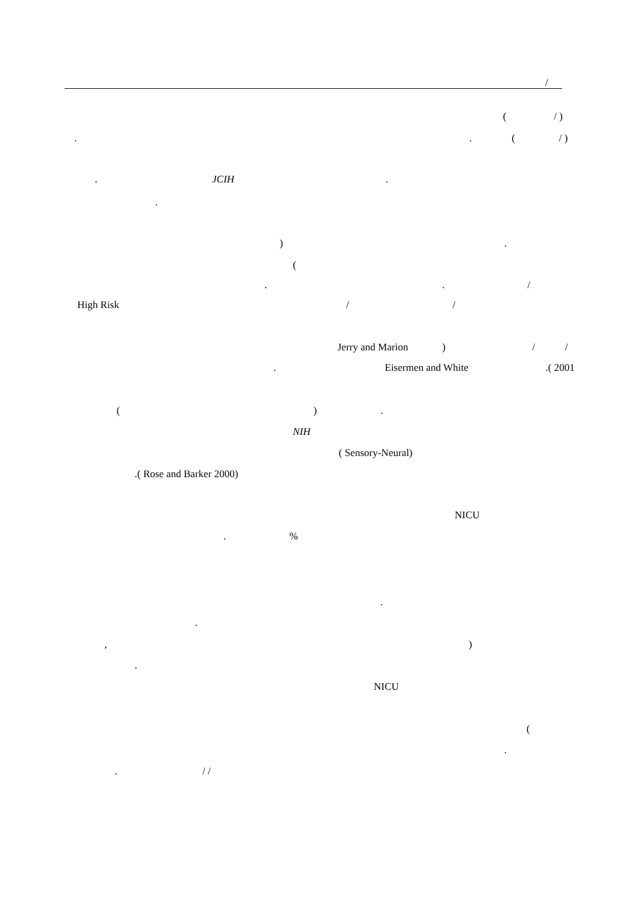/
( / )
. . ( / )
. JCIH .
.
) .
(
. . /
High Risk / /
Jerry and Marion ) / /
. Eisermen and White .( 2001
( ) .
NIH
( Sensory-Neural)
.( Rose and Barker 2000)
NICU
. %
.
.
, )
.
NICU
(
.
. / /